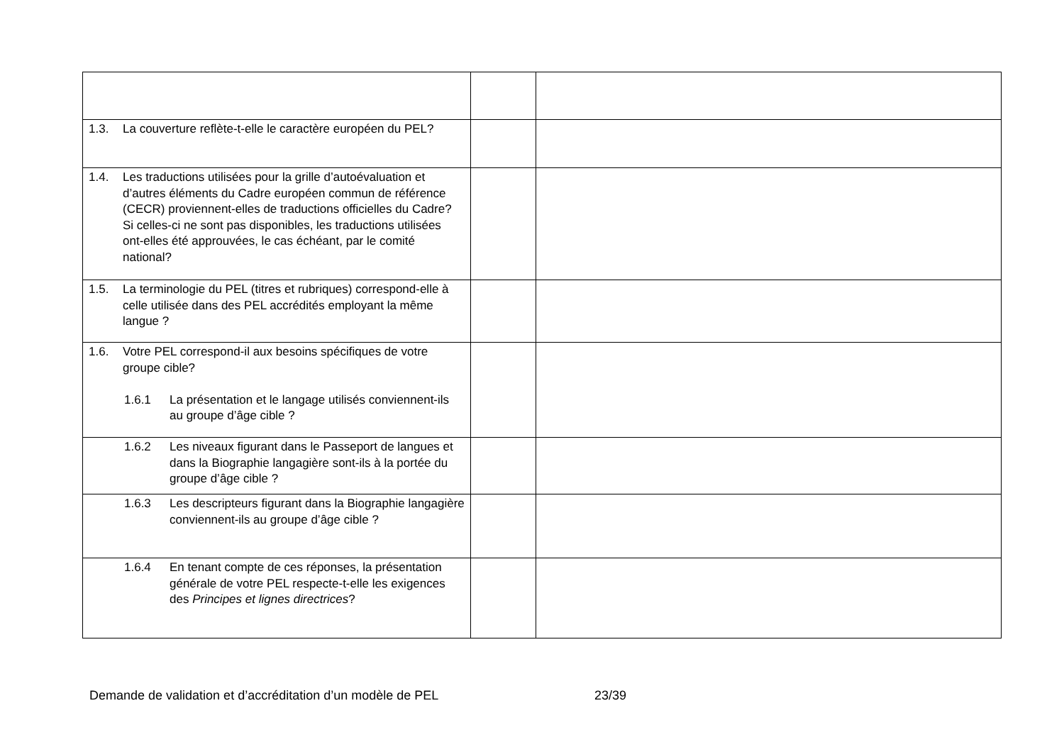| 1.3. La couverture reflète-t-elle le caractère européen du PEL? | | |
| 1.4. Les traductions utilisées pour la grille d’autoévaluation et d’autres éléments du Cadre européen commun de référence (CECR) proviennent-elles de traductions officielles du Cadre? Si celles-ci ne sont pas disponibles, les traductions utilisées ont-elles été approuvées, le cas échéant, par le comité national? | | |
| 1.5. La terminologie du PEL (titres et rubriques) correspond-elle à celle utilisée dans des PEL accrédités employant la même langue ? | | |
| 1.6. Votre PEL correspond-il aux besoins spécifiques de votre groupe cible? 1.6.1 La présentation et le langage utilisés conviennent-ils au groupe d’âge cible ? | | |
| 1.6.2 Les niveaux figurant dans le Passeport de langues et dans la Biographie langagière sont-ils à la portée du groupe d’âge cible ? | | |
| 1.6.3 Les descripteurs figurant dans la Biographie langagière conviennent-ils au groupe d’âge cible ? | | |
| 1.6.4 En tenant compte de ces réponses, la présentation générale de votre PEL respecte-t-elle les exigences des Principes et lignes directrices ? | | |
Demande de validation et d’accréditation d’un modèle de PEL
23/39